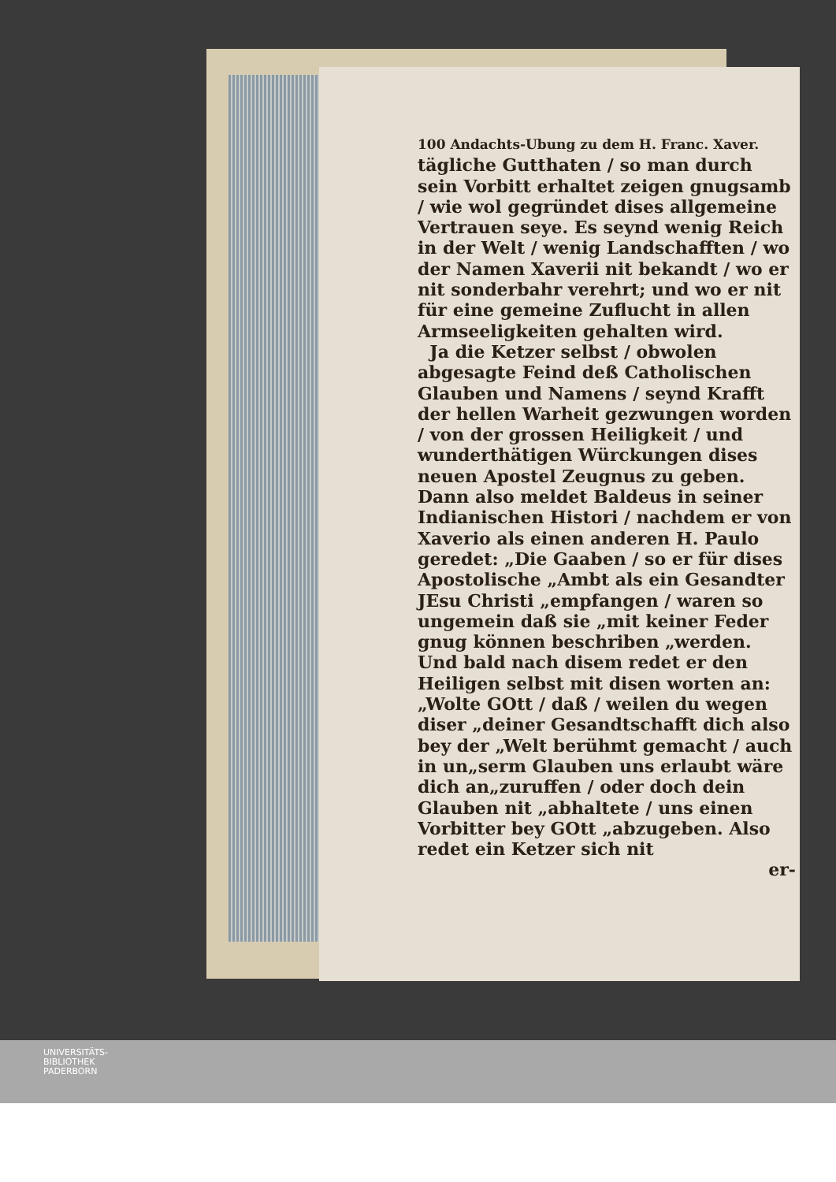100 Andachts-Ubung zu dem H. Franc. Xaver.
tägliche Gutthaten / so man durch sein Vorbitt erhaltet zeigen gnugsamb / wie wol gegründet dises allgemeine Vertrauen seye. Es seynd wenig Reich in der Welt / wenig Landschafften / wo der Namen Xaverii nit bekandt / wo er nit sonderbahr verehrt; und wo er nit für eine gemeine Zuflucht in allen Armseeligkeiten gehalten wird.
Ja die Ketzer selbst / obwolen abgesagte Feind deß Catholischen Glauben und Namens / seynd Krafft der hellen Warheit gezwungen worden / von der grossen Heiligkeit / und wunderthätigen Würckungen dises neuen Apostel Zeugnus zu geben. Dann also meldet Baldeus in seiner Indianischen Histori / nachdem er von Xaverio als einen anderen H. Paulo geredet: „Die Gaaben / so er für dises Apostolische „Ambt als ein Gesandter JEsu Christi „empfangen / waren so ungemein daß sie „mit keiner Feder gnug können beschriben „werden. Und bald nach disem redet er den Heiligen selbst mit disen worten an: „Wolte GOtt / daß / weilen du wegen diser „deiner Gesandtschafft dich also bey der „Welt berühmt gemacht / auch in un„serm Glauben uns erlaubt wäre dich an„zuruffen / oder doch dein Glauben nit „abhaltete / uns einen Vorbitter bey GOtt „abzugeben. Also redet ein Ketzer sich nit
er-
UNIVERSITÄTS-
BIBLIOTHEK
PADERBORN